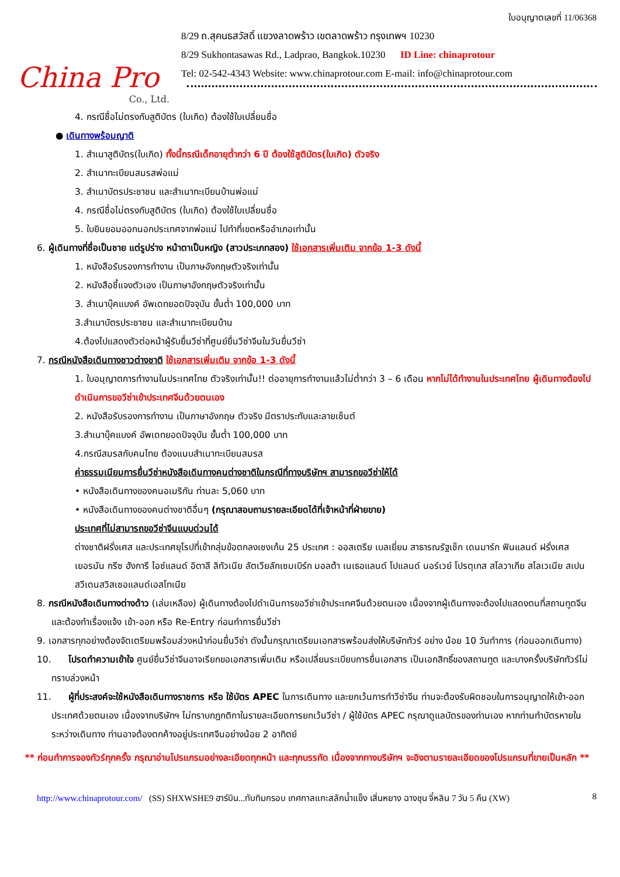China Pro
Co., Ltd.
ใบอนุญาตเลขที่ 11/06368
8/29 ถ.สุคนธสวัสดิ์ แขวงลาดพร้าว เขตลาดพร้าว กรุงเทพฯ 10230
8/29 Sukhontasawas Rd., Ladprao, Bangkok.10230 ID Line: chinaprotour
Tel: 02-542-4343 Website: www.chinaprotour.com E-mail: info@chinaprotour.com
4. กรณีชื่อไม่ตรงกับสูติบัตร (ใบเกิด) ต้องใช้ใบเปลี่ยนชื่อ
● เดินทางพร้อมญาติ
1. สำเนาสูติบัตร(ใบเกิด) ทั้งนี้กรณีเด็กอายุต่ำกว่า 6 ปี ต้องใช้สูติบัตร(ใบเกิด) ตัวจริง
2. สำเนาทะเบียนสมรสพ่อแม่
3. สำเนาบัตรประชาชน และสำเนาทะเบียนบ้านพ่อแม่
4. กรณีชื่อไม่ตรงกับสูติบัตร (ใบเกิด) ต้องใช้ใบเปลี่ยนชื่อ
5. ใบยินยอมออกนอกประเทศจากพ่อแม่ ไปทำที่เขตหรืออำเภอเท่านั้น
6. ผู้เดินทางที่ชื่อเป็นชาย แต่รูปร่าง หน้าตาเป็นหญิง (สาวประเภทสอง) ใช้เอกสารเพิ่มเติม จากข้อ 1-3 ดังนี้
1. หนังสือรับรองการทำงาน เป็นภาษอังกฤษตัวจริงเท่านั้น
2. หนังสือชี้แจงตัวเอง เป็นภาษาอังกฤษตัวจริงเท่านั้น
3. สำเนาบุ๊คแบงค์ อัพเดทยอดปัจจุบัน ขั้นต่ำ 100,000 บาท
3.สำเนาบัตรประชาชน และสำเนาทะเบียนบ้าน
4.ต้องไปแสดงตัวต่อหน้าผู้รับยื่นวีซ่าที่ศูนย์ยื่นวีซ่าจีนในวันยื่นวีซ่า
7. กรณีหนังสือเดินทางชาวต่างชาติ ใช้เอกสารเพิ่มเติม จากข้อ 1-3 ดังนี้
1. ใบอนุญาตการทำงานในประเทศไทย ตัวจริงเท่านั้น!! ต่ออายุการทำงานแล้วไม่ต่ำกว่า 3 – 6 เดือน หากไม่ได้ทำงานในประเทศไทย ผู้เดินทางต้องไปดำเนินการขอวีซ่าเข้าประเทศจีนด้วยตนเอง
2. หนังสือรับรองการทำงาน เป็นภาษาอังกฤษ ตัวจริง มีตราประทับและลายเซ็นต์
3.สำเนาบุ๊คแบงค์ อัพเดทยอดปัจจุบัน ขั้นต่ำ 100,000 บาท
4.กรณีสมรสกับคนไทย ต้องแนบสำเนาทะเบียนสมรส
ค่าธรรมเนียมการยื่นวีซ่าหนังสือเดินทางคนต่างชาติในกรณีที่ทางบริษัทฯ สามารถขอวีซ่าให้ได้
• หนังสือเดินทางของคนอเมริกัน ท่านละ 5,060 บาท
• หนังสือเดินทางของคนต่างชาติอื่นๆ (กรุณาสอบถามรายละเอียดได้ที่เจ้าหน้าที่ฝ่ายขาย)
ประเทศที่ไม่สามารถขอวีซ่าจีนแบบด่วนได้
ต่างชาติฝรั่งเศส และประเทศยุโรปที่เข้ากลุ่มข้อตกลงเชงเก้น 25 ประเทศ : ออสเตรีย เบลเยี่ยม สาธารณรัฐเช็ก เดนมาร์ก ฟินแลนด์ ฝรั่งเศส เยอรมัน กรีซ ฮังการี ไอซ์แลนด์ อิตาลี ลิทัวเนีย ลัตเวียลักเซมเบิร์ก มอลต้า เนเธอแลนด์ โปแลนด์ นอร์เวย์ โปรตุเกส สโลวาเกีย สโลเวเนีย สเปน สวีเดนสวิสเซอแลนด์เอสโทเนีย
8. กรณีหนังสือเดินทางต่างด้าว (เล่มเหลือง) ผู้เดินทางต้องไปดำเนินการขอวีซ่าเข้าประเทศจีนด้วยตนเอง เนื่องจากผู้เดินทางจะต้องไปแสดงตนที่สถานทูตจีน และต้องทำเรื่องแจ้ง เข้า-ออก หรือ Re-Entry ก่อนทำการยื่นวีซ่า
9. เอกสารทุกอย่างต้องจัดเตรียมพร้อมล่วงหน้าก่อนยื่นวีซ่า ดังนั้นกรุณาเตรียมเอกสารพร้อมส่งให้บริษัททัวร์ อย่าง น้อย 10 วันทำการ (ก่อนออกเดินทาง)
10. โปรดทำความเข้าใจ ศูนย์ยื่นวีซ่าจีนอาจเรียกขอเอกสารเพิ่มเติม หรือเปลี่ยนระเบียบการยื่นเอกสาร เป็นเอกสิทธิ์ของสถานทูต และบางครั้งบริษัททัวร์ไม่ทราบล่วงหน้า
11. ผู้ที่ประสงค์จะใช้หนังสือเดินทางราชการ หรือ ใช้บัตร APEC ในการเดินทาง และยกเว้นการทำวีซ่าจีน ท่านจะต้องรับผิดชอบในการอนุญาตให้เข้า-ออกประเทศด้วยตนเอง เนื่องจากบริษัทฯ ไม่ทราบกฎกติกาในรายละเอียดการยกเว้นวีซ่า / ผู้ใช้บัตร APEC กรุณาดูแลบัตรของท่านเอง หากท่านทำบัตรหายในระหว่างเดินทาง ท่านอาจต้องตกค้างอยู่ประเทศจีนอย่างน้อย 2 อาทิตย์
** ก่อนทำการจองทัวร์ทุกครั้ง กรุณาอ่านโปรแกรมอย่างละเอียดทุกหน้า และทุกบรรทัด เนื่องจากทางบริษัทฯ จะอิงตามรายละเอียดของโปรแกรมที่ขายเป็นหลัก **
http://www.chinaprotour.com/ (SS) SHXWSHE9 ฮาร์บิน...ทับทิมกรอบ เทศกาลแกะสลักน้ำแข็ง เสิ่นหยาง ฉางชุน จี๋หลิน 7 วัน 5 คืน (XW) 8